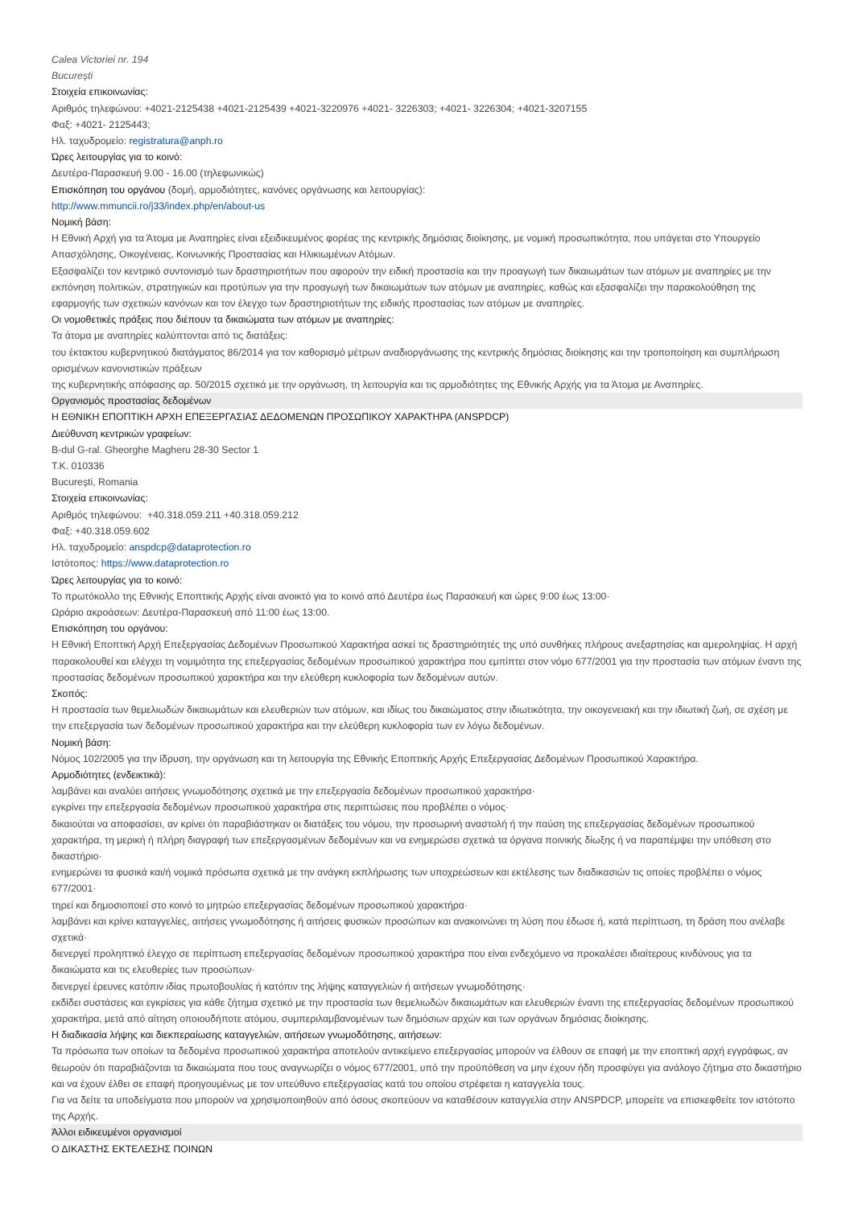Calea Victoriei nr. 194
București
Στοιχεία επικοινωνίας:
Αριθμός τηλεφώνου: +4021-2125438 +4021-2125439 +4021-3220976 +4021- 3226303; +4021- 3226304; +4021-3207155
Φαξ: +4021- 2125443;
Ηλ. ταχυδρομείο: registratura@anph.ro
Ώρες λειτουργίας για το κοινό:
Δευτέρα-Παρασκευή 9.00 - 16.00 (τηλεφωνικώς)
Επισκόπηση του οργάνου (δομή, αρμοδιότητες, κανόνες οργάνωσης και λειτουργίας):
http://www.mmuncii.ro/j33/index.php/en/about-us
Νομική βάση:
Η Εθνική Αρχή για τα Άτομα με Αναπηρίες είναι εξειδικευμένος φορέας της κεντρικής δημόσιας διοίκησης, με νομική προσωπικότητα, που υπάγεται στο Υπουργείο Απασχόλησης, Οικογένειας, Κοινωνικής Προστασίας και Ηλικιωμένων Ατόμων.
Εξασφαλίζει τον κεντρικό συντονισμό των δραστηριοτήτων που αφορούν την ειδική προστασία και την προαγωγή των δικαιωμάτων των ατόμων με αναπηρίες με την εκπόνηση πολιτικών, στρατηγικών και προτύπων για την προαγωγή των δικαιωμάτων των ατόμων με αναπηρίες, καθώς και εξασφαλίζει την παρακολούθηση της εφαρμογής των σχετικών κανόνων και τον έλεγχο των δραστηριοτήτων της ειδικής προστασίας των ατόμων με αναπηρίες.
Οι νομοθετικές πράξεις που διέπουν τα δικαιώματα των ατόμων με αναπηρίες:
Τα άτομα με αναπηρίες καλύπτονται από τις διατάξεις:
του έκτακτου κυβερνητικού διατάγματος 86/2014 για τον καθορισμό μέτρων αναδιοργάνωσης της κεντρικής δημόσιας διοίκησης και την τροποποίηση και συμπλήρωση ορισμένων κανονιστικών πράξεων
της κυβερνητικής απόφασης αρ. 50/2015 σχετικά με την οργάνωση, τη λειτουργία και τις αρμοδιότητες της Εθνικής Αρχής για τα Άτομα με Αναπηρίες.
Οργανισμός προστασίας δεδομένων
Η ΕΘΝΙΚΗ ΕΠΟΠΤΙΚΗ ΑΡΧΗ ΕΠΕΞΕΡΓΑΣΙΑΣ ΔΕΔΟΜΕΝΩΝ ΠΡΟΣΩΠΙΚΟΥ ΧΑΡΑΚΤΗΡΑ (ANSPDCP)
Διεύθυνση κεντρικών γραφείων:
B-dul G-ral. Gheorghe Magheru 28-30 Sector 1
T.K. 010336
București, Romania
Στοιχεία επικοινωνίας:
Αριθμός τηλεφώνου: +40.318.059.211 +40.318.059.212
Φαξ: +40.318.059.602
Ηλ. ταχυδρομείο: anspdcp@dataprotection.ro
Ιστότοπος: https://www.dataprotection.ro
Ώρες λειτουργίας για το κοινό:
Το πρωτόκολλο της Εθνικής Εποπτικής Αρχής είναι ανοικτό για το κοινό από Δευτέρα έως Παρασκευή και ώρες 9:00 έως 13:00·
Ωράριο ακροάσεων: Δευτέρα-Παρασκευή από 11:00 έως 13:00.
Επισκόπηση του οργάνου:
Η Εθνική Εποπτική Αρχή Επεξεργασίας Δεδομένων Προσωπικού Χαρακτήρα ασκεί τις δραστηριότητές της υπό συνθήκες πλήρους ανεξαρτησίας και αμεροληψίας. Η αρχή παρακολουθεί και ελέγχει τη νομιμότητα της επεξεργασίας δεδομένων προσωπικού χαρακτήρα που εμπίπτει στον νόμο 677/2001 για την προστασία των ατόμων έναντι της προστασίας δεδομένων προσωπικού χαρακτήρα και την ελεύθερη κυκλοφορία των δεδομένων αυτών.
Σκοπός:
Η προστασία των θεμελιωδών δικαιωμάτων και ελευθεριών των ατόμων, και ιδίως του δικαιώματος στην ιδιωτικότητα, την οικογενειακή και την ιδιωτική ζωή, σε σχέση με την επεξεργασία των δεδομένων προσωπικού χαρακτήρα και την ελεύθερη κυκλοφορία των εν λόγω δεδομένων.
Νομική βάση:
Νόμος 102/2005 για την ίδρυση, την οργάνωση και τη λειτουργία της Εθνικής Εποπτικής Αρχής Επεξεργασίας Δεδομένων Προσωπικού Χαρακτήρα.
Αρμοδιότητες (ενδεικτικά):
λαμβάνει και αναλύει αιτήσεις γνωμοδότησης σχετικά με την επεξεργασία δεδομένων προσωπικού χαρακτήρα·
εγκρίνει την επεξεργασία δεδομένων προσωπικού χαρακτήρα στις περιπτώσεις που προβλέπει ο νόμος·
δικαιούται να αποφασίσει, αν κρίνει ότι παραβιάστηκαν οι διατάξεις του νόμου, την προσωρινή αναστολή ή την παύση της επεξεργασίας δεδομένων προσωπικού χαρακτήρα, τη μερική ή πλήρη διαγραφή των επεξεργασμένων δεδομένων και να ενημερώσει σχετικά τα όργανα ποινικής δίωξης ή να παραπέμψει την υπόθεση στο δικαστήριο·
ενημερώνει τα φυσικά και/ή νομικά πρόσωπα σχετικά με την ανάγκη εκπλήρωσης των υποχρεώσεων και εκτέλεσης των διαδικασιών τις οποίες προβλέπει ο νόμος 677/2001·
τηρεί και δημοσιοποιεί στο κοινό το μητρώο επεξεργασίας δεδομένων προσωπικού χαρακτήρα·
λαμβάνει και κρίνει καταγγελίες, αιτήσεις γνωμοδότησης ή αιτήσεις φυσικών προσώπων και ανακοινώνει τη λύση που έδωσε ή, κατά περίπτωση, τη δράση που ανέλαβε σχετικά·
διενεργεί προληπτικό έλεγχο σε περίπτωση επεξεργασίας δεδομένων προσωπικού χαρακτήρα που είναι ενδεχόμενο να προκαλέσει ιδιαίτερους κινδύνους για τα δικαιώματα και τις ελευθερίες των προσώπων·
διενεργεί έρευνες κατόπιν ιδίας πρωτοβουλίας ή κατόπιν της λήψης καταγγελιών ή αιτήσεων γνωμοδότησης·
εκδίδει συστάσεις και εγκρίσεις για κάθε ζήτημα σχετικό με την προστασία των θεμελιωδών δικαιωμάτων και ελευθεριών έναντι της επεξεργασίας δεδομένων προσωπικού χαρακτήρα, μετά από αίτηση οποιουδήποτε ατόμου, συμπεριλαμβανομένων των δημόσιων αρχών και των οργάνων δημόσιας διοίκησης.
Η διαδικασία λήψης και διεκπεραίωσης καταγγελιών, αιτήσεων γνωμοδότησης, αιτήσεων:
Τα πρόσωπα των οποίων τα δεδομένα προσωπικού χαρακτήρα αποτελούν αντικείμενο επεξεργασίας μπορούν να έλθουν σε επαφή με την εποπτική αρχή εγγράφως, αν θεωρούν ότι παραβιάζονται τα δικαιώματα που τους αναγνωρίζει ο νόμος 677/2001, υπό την προϋπόθεση να μην έχουν ήδη προσφύγει για ανάλογο ζήτημα στο δικαστήριο και να έχουν έλθει σε επαφή προηγουμένως με τον υπεύθυνο επεξεργασίας κατά του οποίου στρέφεται η καταγγελία τους.
Για να δείτε τα υποδείγματα που μπορούν να χρησιμοποιηθούν από όσους σκοπεύουν να καταθέσουν καταγγελία στην ANSPDCP, μπορείτε να επισκεφθείτε τον ιστότοπο της Αρχής.
Άλλοι ειδικευμένοι οργανισμοί
Ο ΔΙΚΑΣΤΗΣ ΕΚΤΕΛΕΣΗΣ ΠΟΙΝΩΝ